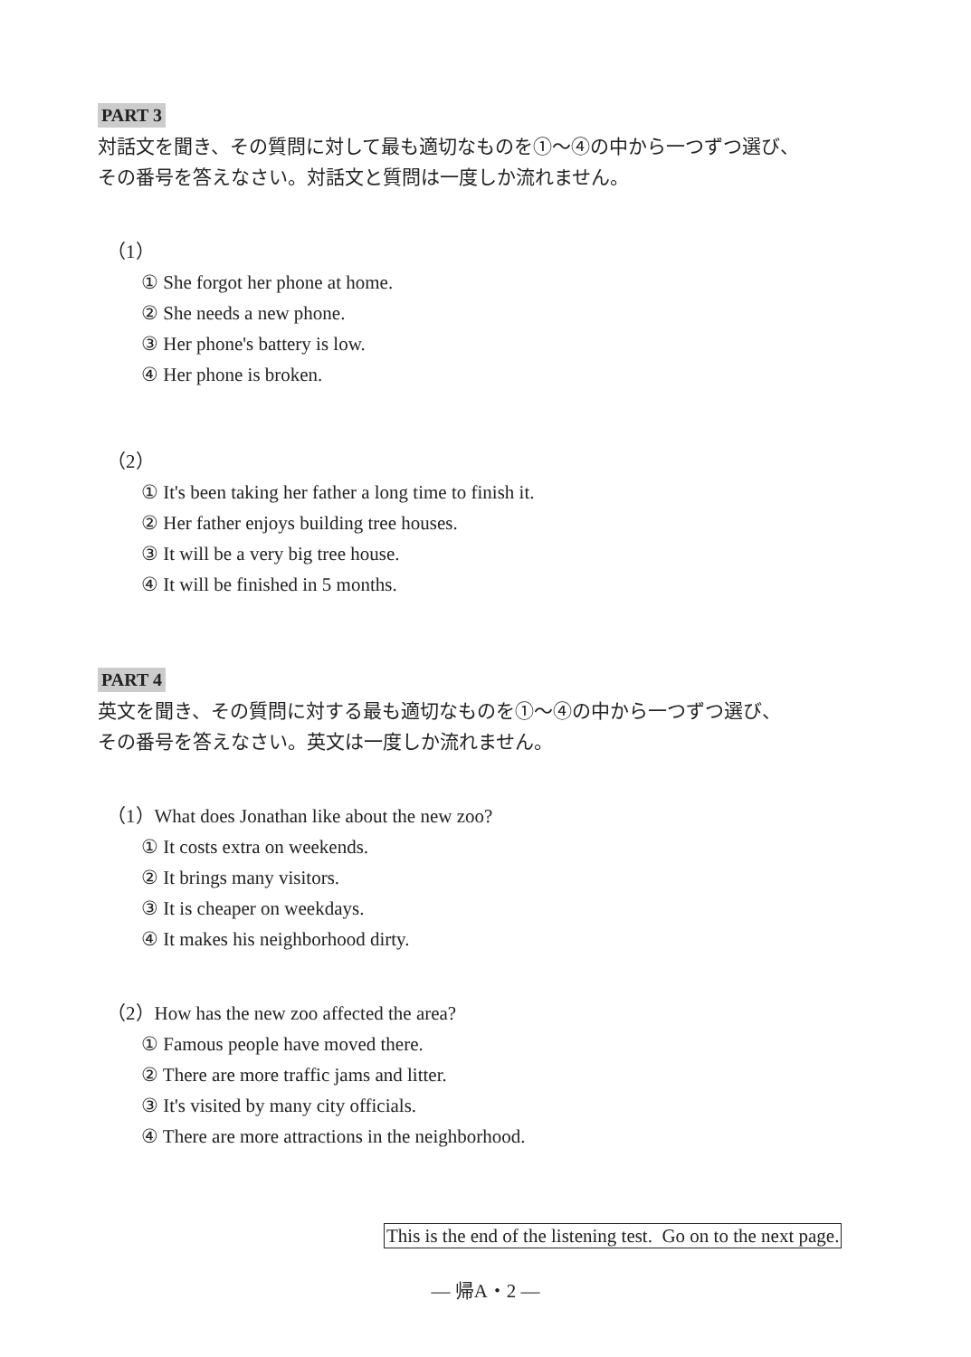PART 3
対話文を聞き、その質問に対して最も適切なものを①～④の中から一つずつ選び、
その番号を答えなさい。対話文と質問は一度しか流れません。
（1）
① She forgot her phone at home.
② She needs a new phone.
③ Her phone's battery is low.
④ Her phone is broken.
（2）
① It's been taking her father a long time to finish it.
② Her father enjoys building tree houses.
③ It will be a very big tree house.
④ It will be finished in 5 months.
PART 4
英文を聞き、その質問に対する最も適切なものを①～④の中から一つずつ選び、
その番号を答えなさい。英文は一度しか流れません。
（1）What does Jonathan like about the new zoo?
① It costs extra on weekends.
② It brings many visitors.
③ It is cheaper on weekdays.
④ It makes his neighborhood dirty.
（2）How has the new zoo affected the area?
① Famous people have moved there.
② There are more traffic jams and litter.
③ It's visited by many city officials.
④ There are more attractions in the neighborhood.
This is the end of the listening test. Go on to the next page.
— 帰A・2 —